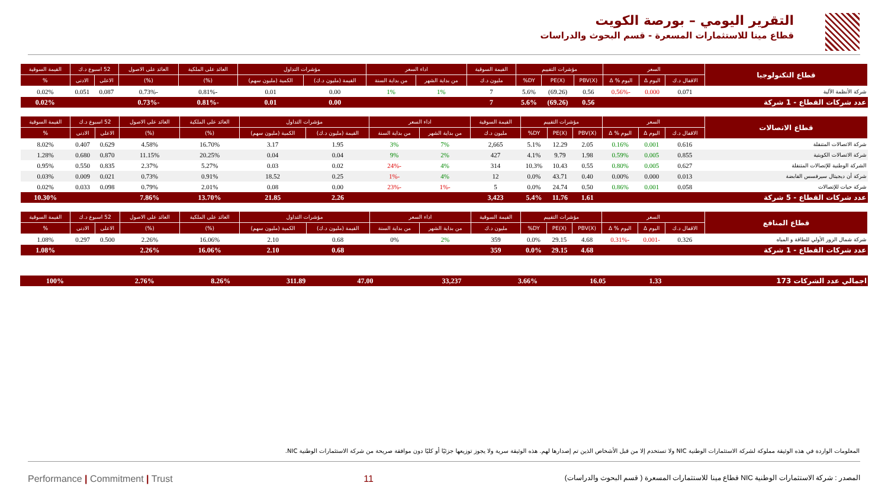التقرير اليومي – بورصة الكويت
قطاع مينا للاستثمارات المسعرة - قسم البحوث والدراسات
| قطاع التكنولوجيا | السعر | | | مؤشرات التقييم | | | القيمة السوقية | اداء السعر | | مؤشرات التداول | | العائد على الملكية | العائد على الاصول | 52 اسبوع د.ك | | القيمة السوقية |
| --- | --- | --- | --- | --- | --- | --- | --- | --- | --- | --- | --- | --- | --- | --- | --- | --- |
| | الاقفال د.ك | اليوم Δ | اليوم % Δ | PBV(X) | PE(X) | DY% | مليون د.ك | من بداية الشهر | من بداية السنة | القيمة (مليون د.ك) | الكمية (مليون سهم) | (%) | (%) | الاعلى | الادنى | % |
| شركة الأنظمة الآلية | 0.071 | 0.000 | -0.56% | 0.56 | (69.26) | 5.6% | 7 | 1% | 1% | 0.00 | 0.01 | -0.81% | -0.73% | 0.087 | 0.051 | 0.02% |
| عدد شركات القطاع - 1 شركة | | | | 0.56 | (69.26) | 5.6% | 7 | | | 0.00 | 0.01 | -0.81% | -0.73% | | | 0.02% |
| قطاع الاتصالات | السعر | | | مؤشرات التقييم | | | القيمة السوقية | اداء السعر | | مؤشرات التداول | | العائد على الملكية | العائد على الاصول | 52 اسبوع د.ك | | القيمة السوقية |
| --- | --- | --- | --- | --- | --- | --- | --- | --- | --- | --- | --- | --- | --- | --- | --- | --- |
| | الاقفال د.ك | اليوم Δ | اليوم % Δ | PBV(X) | PE(X) | DY% | مليون د.ك | من بداية الشهر | من بداية السنة | القيمة (مليون د.ك) | الكمية (مليون سهم) | (%) | (%) | الاعلى | الادنى | % |
| شركة الاتصالات المتنقلة | 0.616 | 0.001 | 0.16% | 2.05 | 12.29 | 5.1% | 2,665 | 7% | 3% | 1.95 | 3.17 | 16.70% | 4.58% | 0.629 | 0.407 | 8.02% |
| شركة الاتصالات الكويتية | 0.855 | 0.005 | 0.59% | 1.98 | 9.79 | 4.1% | 427 | 2% | 9% | 0.04 | 0.04 | 20.25% | 11.15% | 0.870 | 0.680 | 1.28% |
| الشركة الوطنية للإتصالات المتنقلة | 0.627 | 0.005 | 0.80% | 0.55 | 10.43 | 10.3% | 314 | 4% | -24% | 0.02 | 0.03 | 5.27% | 2.37% | 0.835 | 0.550 | 0.95% |
| شركة أن ديجيتال سيرفسس القابضة | 0.013 | 0.000 | 0.00% | 0.40 | 43.71 | 0.0% | 12 | 4% | -1% | 0.25 | 18.52 | 0.91% | 0.73% | 0.021 | 0.009 | 0.03% |
| شركة حيات للإتصالات | 0.058 | 0.001 | 0.86% | 0.50 | 24.74 | 0.0% | 5 | -1% | -23% | 0.00 | 0.08 | 2.01% | 0.79% | 0.098 | 0.033 | 0.02% |
| عدد شركات القطاع - 5 شركة | | | | 1.61 | 11.76 | 5.4% | 3,423 | | | 2.26 | 21.85 | 13.70% | 7.86% | | | 10.30% |
| قطاع المنافع | السعر | | | مؤشرات التقييم | | | القيمة السوقية | اداء السعر | | مؤشرات التداول | | العائد على الملكية | العائد على الاصول | 52 اسبوع د.ك | | القيمة السوقية |
| --- | --- | --- | --- | --- | --- | --- | --- | --- | --- | --- | --- | --- | --- | --- | --- | --- |
| | الاقفال د.ك | اليوم Δ | اليوم % Δ | PBV(X) | PE(X) | DY% | مليون د.ك | من بداية الشهر | من بداية السنة | القيمة (مليون د.ك) | الكمية (مليون سهم) | (%) | (%) | الاعلى | الادنى | % |
| شركة شمال الزور الأولي للطاقة و المياه | 0.326 | -0.001 | -0.31% | 4.68 | 29.15 | 0.0% | 359 | 2% | 0% | 0.68 | 2.10 | 16.06% | 2.26% | 0.500 | 0.297 | 1.08% |
| عدد شركات القطاع - 1 شركة | | | | 4.68 | 29.15 | 0.0% | 359 | | | 0.68 | 2.10 | 16.06% | 2.26% | | | 1.08% |
| اجمالي عدد الشركات 173 | | | | 1.33 | 16.05 | 3.66% | 33,237 | | | 47.00 | 311.89 | 8.26% | 2.76% | | | 100% |
المعلومات الواردة في هذه الوثيقة مملوكة لشركة الاستثمارات الوطنية NIC ولا تستخدم إلا من قبل الأشخاص الذين تم إصدارها لهم. هذه الوثيقة سرية ولا يجوز توزيعها جزئيًا أو كليًا دون موافقة صريحة من شركة الاستثمارات الوطنية NIC.
Performance | Commitment | Trust 11 المصدر : شركة الاستثمارات الوطنية NIC قطاع مينا للاستثمارات المسعرة ( قسم البحوث والدراسات)